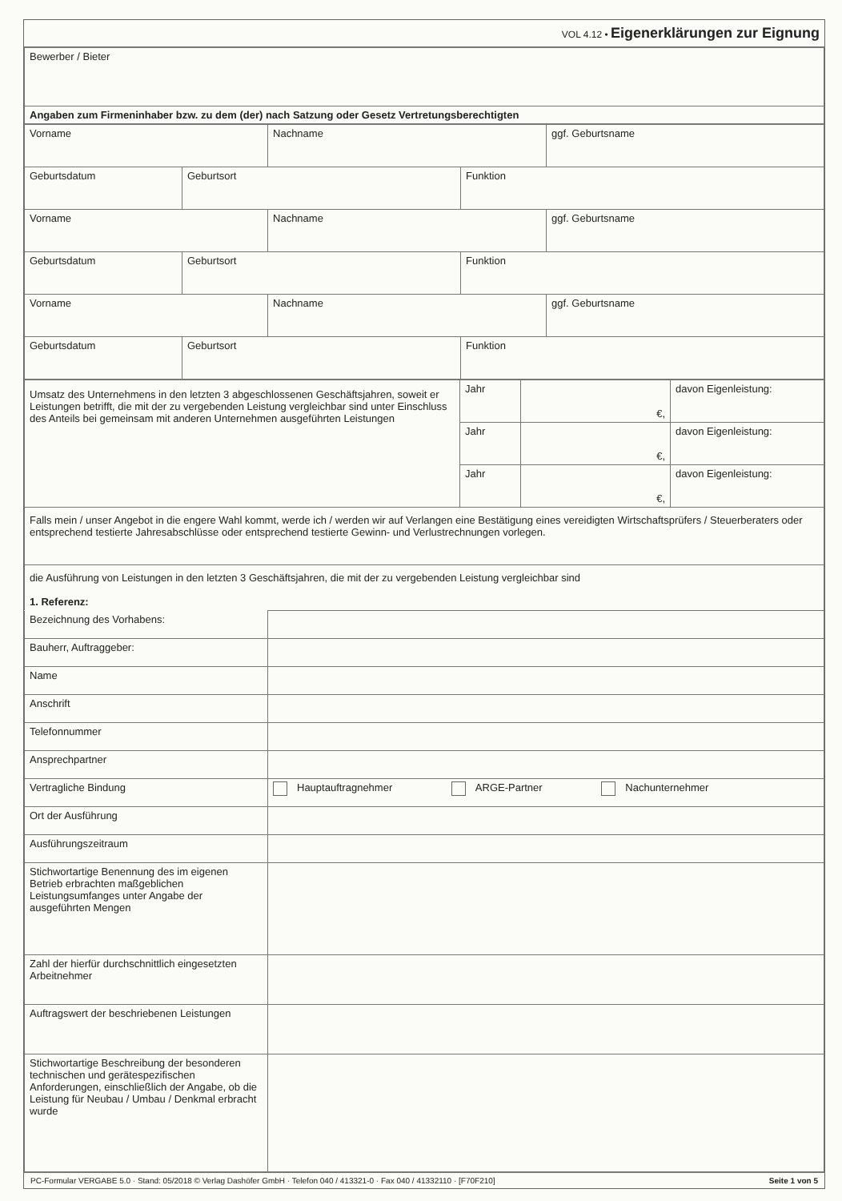VOL 4.12 • Eigenerklärungen zur Eignung
| Bewerber / Bieter |
| Angaben zum Firmeninhaber bzw. zu dem (der) nach Satzung oder Gesetz Vertretungsberechtigten |
| Vorname | | Nachname | | ggf. Geburtsname |
| Geburtsdatum | Geburtsort | | Funktion | |
| Vorname | | Nachname | | ggf. Geburtsname |
| Geburtsdatum | Geburtsort | | Funktion | |
| Vorname | | Nachname | | ggf. Geburtsname |
| Geburtsdatum | Geburtsort | | Funktion | |
| Umsatz des Unternehmens in den letzten 3 abgeschlossenen Geschäftsjahren, soweit er Leistungen betrifft, die mit der zu vergebenden Leistung vergleichbar sind unter Einschluss des Anteils bei gemeinsam mit anderen Unternehmen ausgeführten Leistungen | Jahr | €, | davon Eigenleistung: |
| | Jahr | €, | davon Eigenleistung: |
| | Jahr | €, | davon Eigenleistung: |
| Falls mein / unser Angebot in die engere Wahl kommt, werde ich / werden wir auf Verlangen eine Bestätigung eines vereidigten Wirtschaftsprüfers / Steuerberaters oder entsprechend testierte Jahresabschlüsse oder entsprechend testierte Gewinn- und Verlustrechnungen vorlegen. | | | |
| die Ausführung von Leistungen in den letzten 3 Geschäftsjahren, die mit der zu vergebenden Leistung vergleichbar sind 1. Referenz: | | | |
| Bezeichnung des Vorhabens: | |
| Bauherr, Auftraggeber: | |
| Name | |
| Anschrift | |
| Telefonnummer | |
| Ansprechpartner | |
| Vertragliche Bindung | Hauptauftragnehmer ARGE-Partner Nachunternehmer |
| Ort der Ausführung | |
| Ausführungszeitraum | |
| Stichwortartige Benennung des im eigenen Betrieb erbrachten maßgeblichen Leistungsumfanges unter Angabe der ausgeführten Mengen | |
| Zahl der hierfür durchschnittlich eingesetzten Arbeitnehmer | |
| Auftragswert der beschriebenen Leistungen | |
| Stichwortartige Beschreibung der besonderen technischen und gerätespezifischen Anforderungen, einschließlich der Angabe, ob die Leistung für Neubau / Umbau / Denkmal erbracht wurde | |
PC-Formular VERGABE 5.0 · Stand: 05/2018 © Verlag Dashöfer GmbH · Telefon 040 / 413321-0 · Fax 040 / 41332110 · [F70F210] Seite 1 von 5